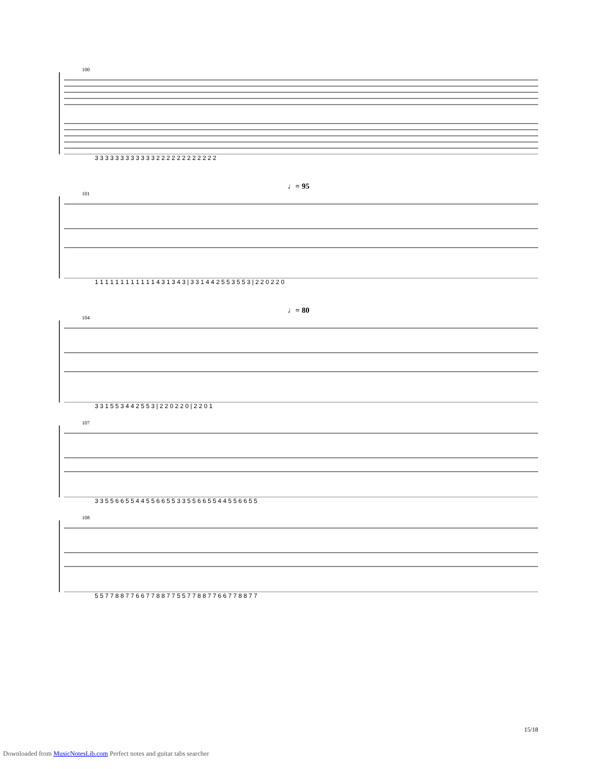100
3 3 3 3 3 3 3 3 3 3 3 3 2 2 2 2 2 2 2 2 2 2 2 2
♩= 95
101
1 1 1 1 1 1 1 1 1 1 1 1 4 3 1 3 4 3 | 3 3 1 4 4 2 5 5 3 5 5 3 | 2 2 0 2 2 0
♩= 80
104
3 3 1 5 5 3 4 4 2 5 5 3 | 2 2 0 2 2 0 | 2 2 0 1
107
3 3 5 5 6 6 5 5 4 4 5 5 6 6 5 5 3 3 5 5 6 6 5 5 4 4 5 5 6 6 5 5
108
5 5 7 7 8 8 7 7 6 6 7 7 8 8 7 7 5 5 7 7 8 8 7 7 6 6 7 7 8 8 7 7
15/18
Downloaded from MusicNotesLib.com Perfect notes and guitar tabs searcher